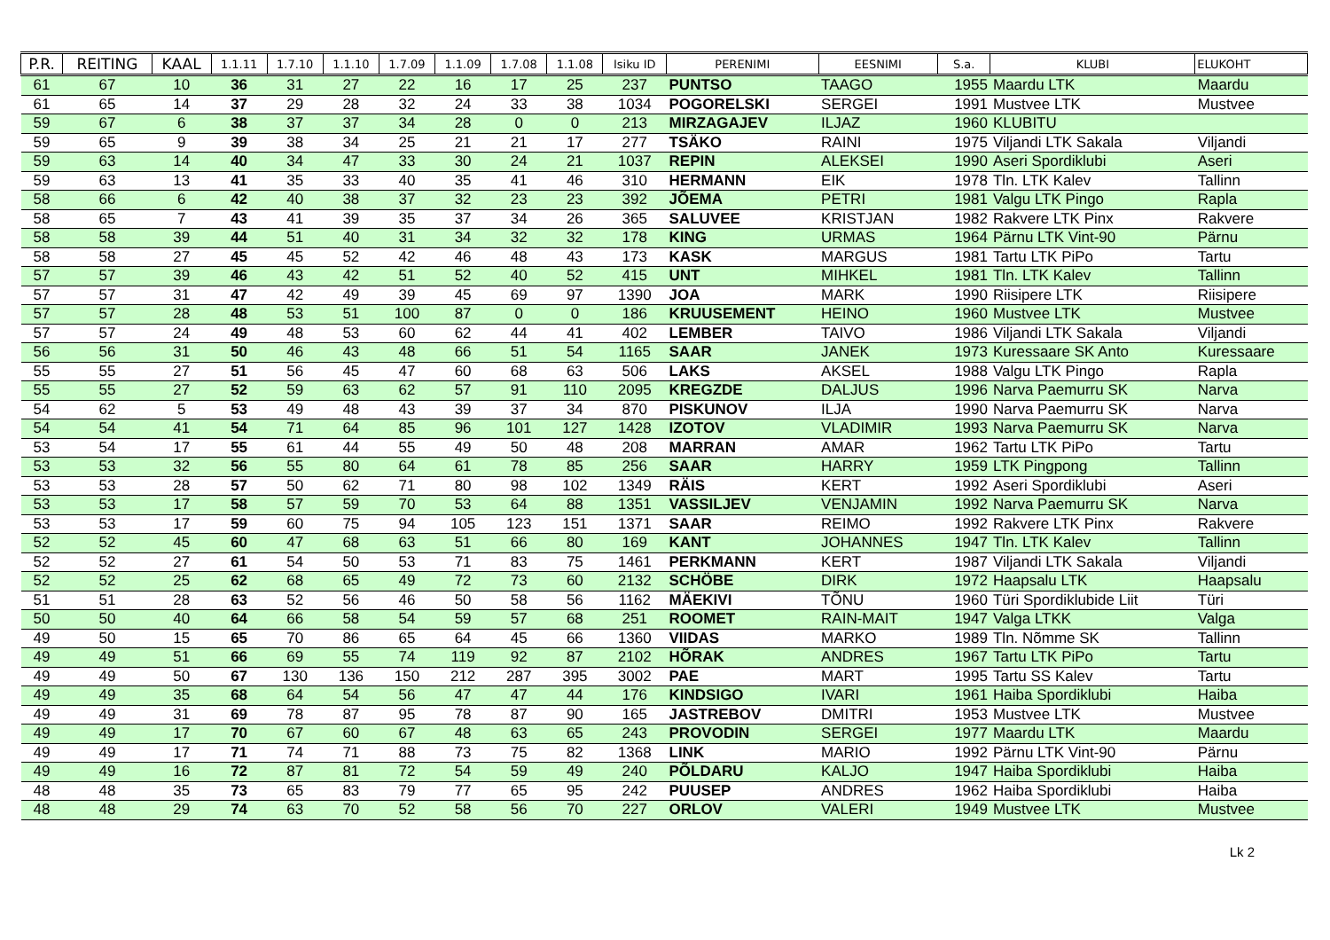| P.R. | REITING | KAAL | 1.1.11 | 1.7.10 | 1.1.10 | 1.7.09 | 1.1.09 | 1.7.08 | 1.1.08 | Isiku ID | PERENIMI | EESNIMI | S.a. | KLUBI | ELUKOHT |
| --- | --- | --- | --- | --- | --- | --- | --- | --- | --- | --- | --- | --- | --- | --- | --- |
| 61 | 67 | 10 | 36 | 31 | 27 | 22 | 16 | 17 | 25 | 237 | PUNTSO | TAAGO | 1955 | Maardu LTK | Maardu |
| 61 | 65 | 14 | 37 | 29 | 28 | 32 | 24 | 33 | 38 | 1034 | POGORELSKI | SERGEI | 1991 | Mustvee LTK | Mustvee |
| 59 | 67 | 6 | 38 | 37 | 37 | 34 | 28 | 0 | 0 | 213 | MIRZAGAJEV | ILJAZ | 1960 | KLUBITU | |
| 59 | 65 | 9 | 39 | 38 | 34 | 25 | 21 | 21 | 17 | 277 | TSÄKO | RAINI | 1975 | Viljandi LTK Sakala | Viljandi |
| 59 | 63 | 14 | 40 | 34 | 47 | 33 | 30 | 24 | 21 | 1037 | REPIN | ALEKSEI | 1990 | Aseri Spordiklubi | Aseri |
| 59 | 63 | 13 | 41 | 35 | 33 | 40 | 35 | 41 | 46 | 310 | HERMANN | EIK | 1978 | Tln. LTK Kalev | Tallinn |
| 58 | 66 | 6 | 42 | 40 | 38 | 37 | 32 | 23 | 23 | 392 | JÕEMA | PETRI | 1981 | Valgu LTK Pingo | Rapla |
| 58 | 65 | 7 | 43 | 41 | 39 | 35 | 37 | 34 | 26 | 365 | SALUVEE | KRISTJAN | 1982 | Rakvere LTK Pinx | Rakvere |
| 58 | 58 | 39 | 44 | 51 | 40 | 31 | 34 | 32 | 32 | 178 | KING | URMAS | 1964 | Pärnu LTK Vint-90 | Pärnu |
| 58 | 58 | 27 | 45 | 45 | 52 | 42 | 46 | 48 | 43 | 173 | KASK | MARGUS | 1981 | Tartu LTK PiPo | Tartu |
| 57 | 57 | 39 | 46 | 43 | 42 | 51 | 52 | 40 | 52 | 415 | UNT | MIHKEL | 1981 | Tln. LTK Kalev | Tallinn |
| 57 | 57 | 31 | 47 | 42 | 49 | 39 | 45 | 69 | 97 | 1390 | JOA | MARK | 1990 | Riisipere LTK | Riisipere |
| 57 | 57 | 28 | 48 | 53 | 51 | 100 | 87 | 0 | 0 | 186 | KRUUSEMENT | HEINO | 1960 | Mustvee LTK | Mustvee |
| 57 | 57 | 24 | 49 | 48 | 53 | 60 | 62 | 44 | 41 | 402 | LEMBER | TAIVO | 1986 | Viljandi LTK Sakala | Viljandi |
| 56 | 56 | 31 | 50 | 46 | 43 | 48 | 66 | 51 | 54 | 1165 | SAAR | JANEK | 1973 | Kuressaare SK Anto | Kuressaare |
| 55 | 55 | 27 | 51 | 56 | 45 | 47 | 60 | 68 | 63 | 506 | LAKS | AKSEL | 1988 | Valgu LTK Pingo | Rapla |
| 55 | 55 | 27 | 52 | 59 | 63 | 62 | 57 | 91 | 110 | 2095 | KREGZDE | DALJUS | 1996 | Narva Paemurru SK | Narva |
| 54 | 62 | 5 | 53 | 49 | 48 | 43 | 39 | 37 | 34 | 870 | PISKUNOV | ILJA | 1990 | Narva Paemurru SK | Narva |
| 54 | 54 | 41 | 54 | 71 | 64 | 85 | 96 | 101 | 127 | 1428 | IZOTOV | VLADIMIR | 1993 | Narva Paemurru SK | Narva |
| 53 | 54 | 17 | 55 | 61 | 44 | 55 | 49 | 50 | 48 | 208 | MARRAN | AMAR | 1962 | Tartu LTK PiPo | Tartu |
| 53 | 53 | 32 | 56 | 55 | 80 | 64 | 61 | 78 | 85 | 256 | SAAR | HARRY | 1959 | LTK Pingpong | Tallinn |
| 53 | 53 | 28 | 57 | 50 | 62 | 71 | 80 | 98 | 102 | 1349 | RÄIS | KERT | 1992 | Aseri Spordiklubi | Aseri |
| 53 | 53 | 17 | 58 | 57 | 59 | 70 | 53 | 64 | 88 | 1351 | VASSILJEV | VENJAMIN | 1992 | Narva Paemurru SK | Narva |
| 53 | 53 | 17 | 59 | 60 | 75 | 94 | 105 | 123 | 151 | 1371 | SAAR | REIMO | 1992 | Rakvere LTK Pinx | Rakvere |
| 52 | 52 | 45 | 60 | 47 | 68 | 63 | 51 | 66 | 80 | 169 | KANT | JOHANNES | 1947 | Tln. LTK Kalev | Tallinn |
| 52 | 52 | 27 | 61 | 54 | 50 | 53 | 71 | 83 | 75 | 1461 | PERKMANN | KERT | 1987 | Viljandi LTK Sakala | Viljandi |
| 52 | 52 | 25 | 62 | 68 | 65 | 49 | 72 | 73 | 60 | 2132 | SCHÖBE | DIRK | 1972 | Haapsalu LTK | Haapsalu |
| 51 | 51 | 28 | 63 | 52 | 56 | 46 | 50 | 58 | 56 | 1162 | MÄEKIVI | TÕNU | 1960 | Türi Spordiklubide Liit | Türi |
| 50 | 50 | 40 | 64 | 66 | 58 | 54 | 59 | 57 | 68 | 251 | ROOMET | RAIN-MAIT | 1947 | Valga LTKK | Valga |
| 49 | 50 | 15 | 65 | 70 | 86 | 65 | 64 | 45 | 66 | 1360 | VIIDAS | MARKO | 1989 | Tln. Nõmme SK | Tallinn |
| 49 | 49 | 51 | 66 | 69 | 55 | 74 | 119 | 92 | 87 | 2102 | HÕRAK | ANDRES | 1967 | Tartu LTK PiPo | Tartu |
| 49 | 49 | 50 | 67 | 130 | 136 | 150 | 212 | 287 | 395 | 3002 | PAE | MART | 1995 | Tartu SS Kalev | Tartu |
| 49 | 49 | 35 | 68 | 64 | 54 | 56 | 47 | 47 | 44 | 176 | KINDSIGO | IVARI | 1961 | Haiba Spordiklubi | Haiba |
| 49 | 49 | 31 | 69 | 78 | 87 | 95 | 78 | 87 | 90 | 165 | JASTREBOV | DMITRI | 1953 | Mustvee LTK | Mustvee |
| 49 | 49 | 17 | 70 | 67 | 60 | 67 | 48 | 63 | 65 | 243 | PROVODIN | SERGEI | 1977 | Maardu LTK | Maardu |
| 49 | 49 | 17 | 71 | 74 | 71 | 88 | 73 | 75 | 82 | 1368 | LINK | MARIO | 1992 | Pärnu LTK Vint-90 | Pärnu |
| 49 | 49 | 16 | 72 | 87 | 81 | 72 | 54 | 59 | 49 | 240 | PÕLDARU | KALJO | 1947 | Haiba Spordiklubi | Haiba |
| 48 | 48 | 35 | 73 | 65 | 83 | 79 | 77 | 65 | 95 | 242 | PUUSEP | ANDRES | 1962 | Haiba Spordiklubi | Haiba |
| 48 | 48 | 29 | 74 | 63 | 70 | 52 | 58 | 56 | 70 | 227 | ORLOV | VALERI | 1949 | Mustvee LTK | Mustvee |
Lk 2